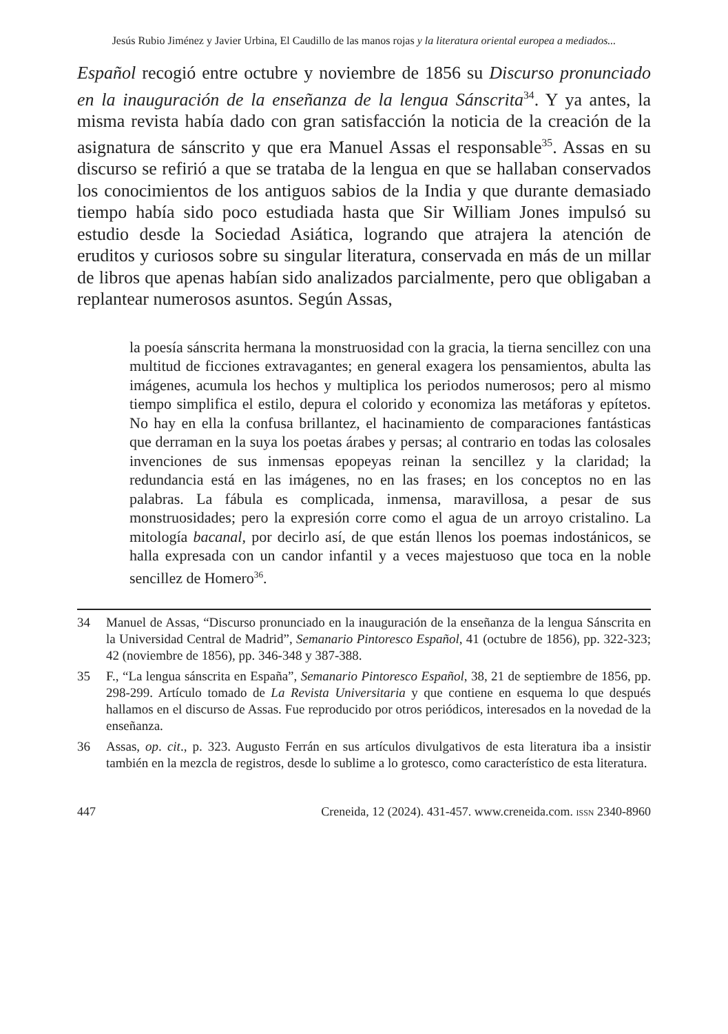Jesús Rubio Jiménez y Javier Urbina, El Caudillo de las manos rojas y la literatura oriental europea a mediados...
Español recogió entre octubre y noviembre de 1856 su Discurso pronunciado en la inauguración de la enseñanza de la lengua Sánscrita<sup>34</sup>. Y ya antes, la misma revista había dado con gran satisfacción la noticia de la creación de la asignatura de sánscrito y que era Manuel Assas el responsable<sup>35</sup>. Assas en su discurso se refirió a que se trataba de la lengua en que se hallaban conservados los conocimientos de los antiguos sabios de la India y que durante demasiado tiempo había sido poco estudiada hasta que Sir William Jones impulsó su estudio desde la Sociedad Asiática, logrando que atrajera la atención de eruditos y curiosos sobre su singular literatura, conservada en más de un millar de libros que apenas habían sido analizados parcialmente, pero que obligaban a replantear numerosos asuntos. Según Assas,
la poesía sánscrita hermana la monstruosidad con la gracia, la tierna sencillez con una multitud de ficciones extravagantes; en general exagera los pensamientos, abulta las imágenes, acumula los hechos y multiplica los periodos numerosos; pero al mismo tiempo simplifica el estilo, depura el colorido y economiza las metáforas y epítetos. No hay en ella la confusa brillantez, el hacinamiento de comparaciones fantásticas que derraman en la suya los poetas árabes y persas; al contrario en todas las colosales invenciones de sus inmensas epopeyas reinan la sencillez y la claridad; la redundancia está en las imágenes, no en las frases; en los conceptos no en las palabras. La fábula es complicada, inmensa, maravillosa, a pesar de sus monstruosidades; pero la expresión corre como el agua de un arroyo cristalino. La mitología bacanal, por decirlo así, de que están llenos los poemas indostánicos, se halla expresada con un candor infantil y a veces majestuoso que toca en la noble sencillez de Homero<sup>36</sup>.
34 Manuel de Assas, “Discurso pronunciado en la inauguración de la enseñanza de la lengua Sánscrita en la Universidad Central de Madrid”, Semanario Pintoresco Español, 41 (octubre de 1856), pp. 322-323; 42 (noviembre de 1856), pp. 346-348 y 387-388.
35 F., “La lengua sánscrita en España”, Semanario Pintoresco Español, 38, 21 de septiembre de 1856, pp. 298-299. Artículo tomado de La Revista Universitaria y que contiene en esquema lo que después hallamos en el discurso de Assas. Fue reproducido por otros periódicos, interesados en la novedad de la enseñanza.
36 Assas, op. cit., p. 323. Augusto Ferrán en sus artículos divulgativos de esta literatura iba a insistir también en la mezcla de registros, desde lo sublime a lo grotesco, como característico de esta literatura.
447 Creneida, 12 (2024). 431-457. www.creneida.com. ISSN 2340-8960